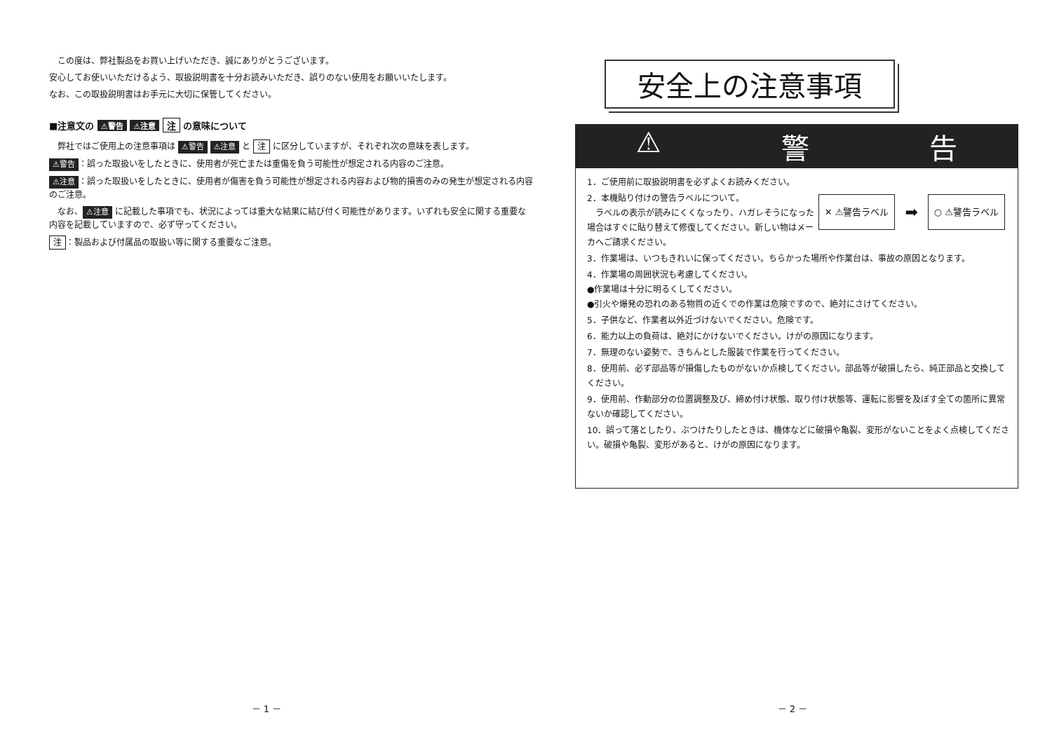この度は、弊社製品をお買い上げいただき、誠にありがとうございます。
安心してお使いいただけるよう、取扱説明書を十分お読みいただき、誤りのない使用をお願いいたします。
なお、この取扱説明書はお手元に大切に保管してください。
■注意文の ⚠警告 ⚠注意 注 の意味について
　弊社ではご使用上の注意事項は ⚠警告 ⚠注意 と 注 に区分していますが、それぞれ次の意味を表します。
⚠警告 ：誤った取扱いをしたときに、使用者が死亡または重傷を負う可能性が想定される内容のご注意。
⚠注意 ：誤った取扱いをしたときに、使用者が傷害を負う可能性が想定される内容および物的損害のみの発生が想定される内容のご注意。
　なお、 ⚠注意 に記載した事項でも、状況によっては重大な結果に結び付く可能性があります。いずれも安全に関する重要な内容を記載していますので、必ず守ってください。
注 ：製品および付属品の取扱い等に関する重要なご注意。
－ 1 －
安全上の注意事項
⚠ 警 告
1．ご使用前に取扱説明書を必ずよくお読みください。
✕ ⚠警告ラベル ➡ ○ ⚠警告ラベル
2．本機貼り付けの警告ラベルについて。
　ラベルの表示が読みにくくなったり、ハガレそうになった場合はすぐに貼り替えて修復してください。新しい物はメーカへご請求ください。
3．作業場は、いつもきれいに保ってください。ちらかった場所や作業台は、事故の原因となります。
4．作業場の周囲状況も考慮してください。
●作業場は十分に明るくしてください。
●引火や爆発の恐れのある物質の近くでの作業は危険ですので、絶対にさけてください。
5．子供など、作業者以外近づけないでください。危険です。
6．能力以上の負荷は、絶対にかけないでください。けがの原因になります。
7．無理のない姿勢で、きちんとした服装で作業を行ってください。
8．使用前、必ず部品等が損傷したものがないか点検してください。部品等が破損したら、純正部品と交換してください。
9．使用前、作動部分の位置調整及び、締め付け状態、取り付け状態等、運転に影響を及ぼす全ての箇所に異常ないか確認してください。
10．誤って落としたり、ぶつけたりしたときは、機体などに破損や亀裂、変形がないことをよく点検してください。破損や亀裂、変形があると、けがの原因になります。
－ 2 －